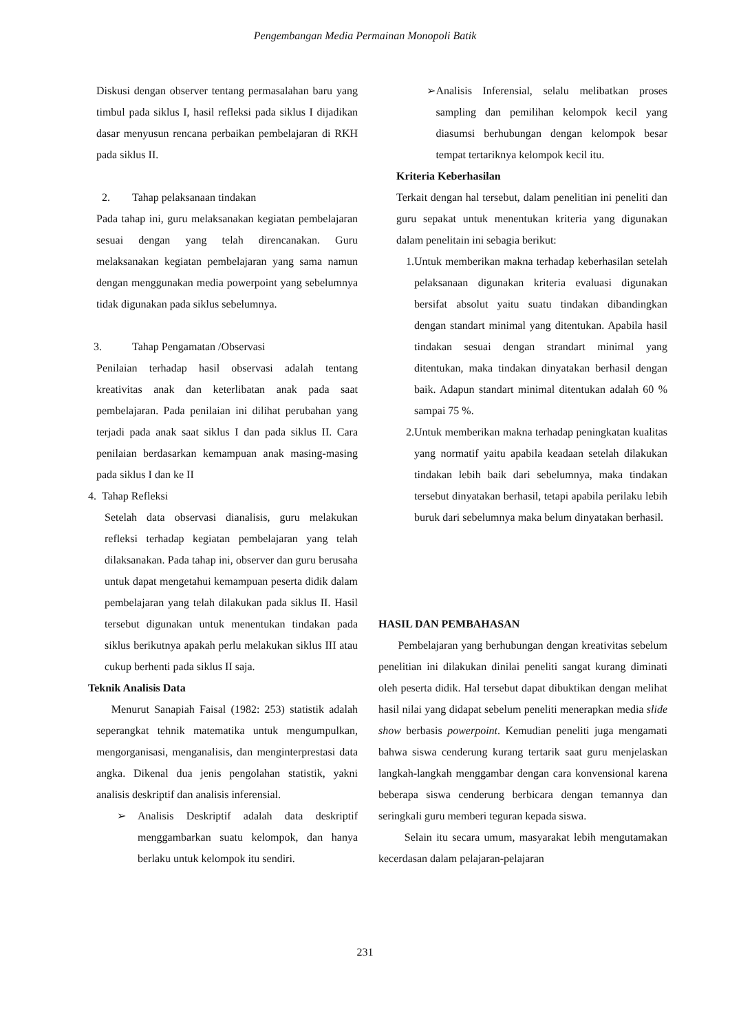Pengembangan Media Permainan Monopoli Batik
Diskusi dengan observer tentang permasalahan baru yang timbul pada siklus I, hasil refleksi pada siklus I dijadikan dasar menyusun rencana perbaikan pembelajaran di RKH pada siklus II.
2. Tahap pelaksanaan tindakan
Pada tahap ini, guru melaksanakan kegiatan pembelajaran sesuai dengan yang telah direncanakan. Guru melaksanakan kegiatan pembelajaran yang sama namun dengan menggunakan media powerpoint yang sebelumnya tidak digunakan pada siklus sebelumnya.
3. Tahap Pengamatan /Observasi
Penilaian terhadap hasil observasi adalah tentang kreativitas anak dan keterlibatan anak pada saat pembelajaran. Pada penilaian ini dilihat perubahan yang terjadi pada anak saat siklus I dan pada siklus II. Cara penilaian berdasarkan kemampuan anak masing-masing pada siklus I dan ke II
4. Tahap Refleksi
Setelah data observasi dianalisis, guru melakukan refleksi terhadap kegiatan pembelajaran yang telah dilaksanakan. Pada tahap ini, observer dan guru berusaha untuk dapat mengetahui kemampuan peserta didik dalam pembelajaran yang telah dilakukan pada siklus II. Hasil tersebut digunakan untuk menentukan tindakan pada siklus berikutnya apakah perlu melakukan siklus III atau cukup berhenti pada siklus II saja.
Teknik Analisis Data
Menurut Sanapiah Faisal (1982: 253) statistik adalah seperangkat tehnik matematika untuk mengumpulkan, mengorganisasi, menganalisis, dan menginterprestasi data angka. Dikenal dua jenis pengolahan statistik, yakni analisis deskriptif dan analisis inferensial.
➢ Analisis Deskriptif adalah data deskriptif menggambarkan suatu kelompok, dan hanya berlaku untuk kelompok itu sendiri.
➢ Analisis Inferensial, selalu melibatkan proses sampling dan pemilihan kelompok kecil yang diasumsi berhubungan dengan kelompok besar tempat tertariknya kelompok kecil itu.
Kriteria Keberhasilan
Terkait dengan hal tersebut, dalam penelitian ini peneliti dan guru sepakat untuk menentukan kriteria yang digunakan dalam penelitain ini sebagia berikut:
1. Untuk memberikan makna terhadap keberhasilan setelah pelaksanaan digunakan kriteria evaluasi digunakan bersifat absolut yaitu suatu tindakan dibandingkan dengan standart minimal yang ditentukan. Apabila hasil tindakan sesuai dengan strandart minimal yang ditentukan, maka tindakan dinyatakan berhasil dengan baik. Adapun standart minimal ditentukan adalah 60 % sampai 75 %.
2. Untuk memberikan makna terhadap peningkatan kualitas yang normatif yaitu apabila keadaan setelah dilakukan tindakan lebih baik dari sebelumnya, maka tindakan tersebut dinyatakan berhasil, tetapi apabila perilaku lebih buruk dari sebelumnya maka belum dinyatakan berhasil.
HASIL DAN PEMBAHASAN
Pembelajaran yang berhubungan dengan kreativitas sebelum penelitian ini dilakukan dinilai peneliti sangat kurang diminati oleh peserta didik. Hal tersebut dapat dibuktikan dengan melihat hasil nilai yang didapat sebelum peneliti menerapkan media slide show berbasis powerpoint. Kemudian peneliti juga mengamati bahwa siswa cenderung kurang tertarik saat guru menjelaskan langkah-langkah menggambar dengan cara konvensional karena beberapa siswa cenderung berbicara dengan temannya dan seringkali guru memberi teguran kepada siswa.
Selain itu secara umum, masyarakat lebih mengutamakan kecerdasan dalam pelajaran-pelajaran
231